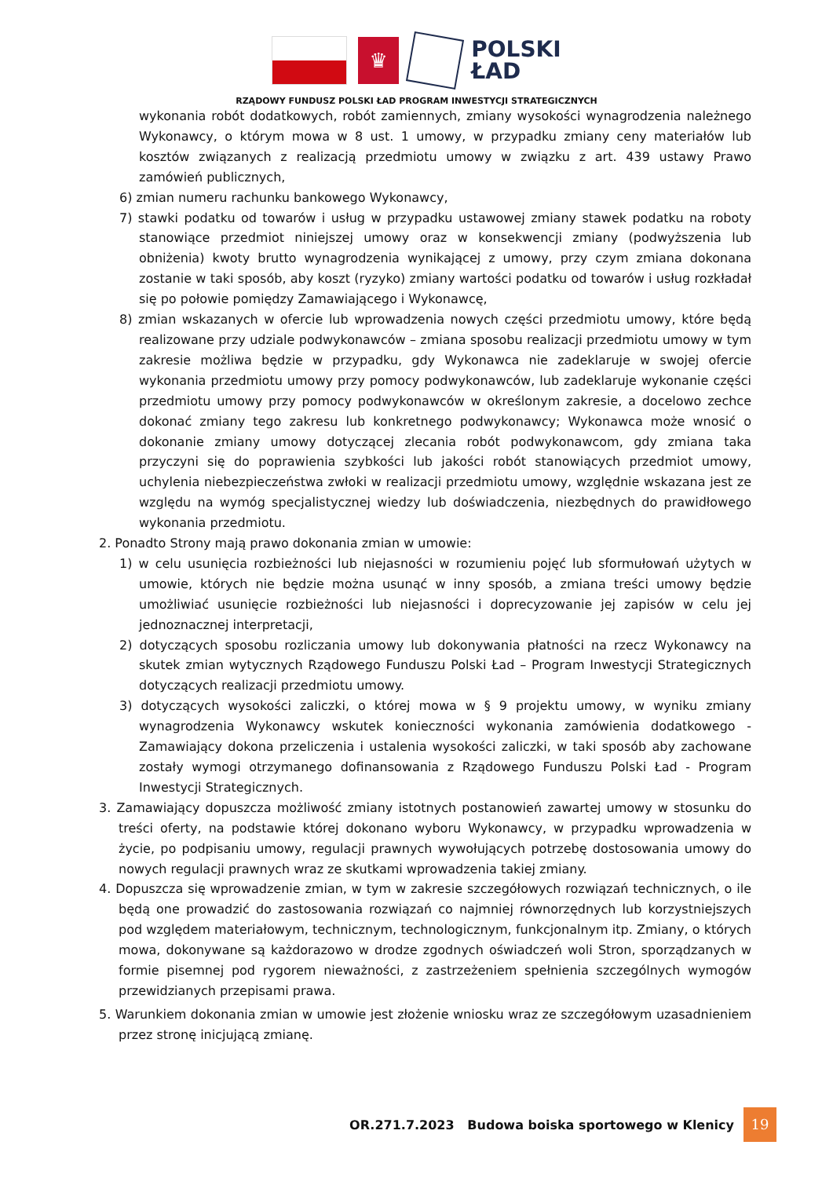♛
POLSKI
ŁAD
RZĄDOWY FUNDUSZ POLSKI ŁAD PROGRAM INWESTYCJI STRATEGICZNYCH
wykonania robót dodatkowych, robót zamiennych, zmiany wysokości wynagrodzenia należnego Wykonawcy, o którym mowa w 8 ust. 1 umowy, w przypadku zmiany ceny materiałów lub kosztów związanych z realizacją przedmiotu umowy w związku z art. 439 ustawy Prawo zamówień publicznych,
6) zmian numeru rachunku bankowego Wykonawcy,
7) stawki podatku od towarów i usług w przypadku ustawowej zmiany stawek podatku na roboty stanowiące przedmiot niniejszej umowy oraz w konsekwencji zmiany (podwyższenia lub obniżenia) kwoty brutto wynagrodzenia wynikającej z umowy, przy czym zmiana dokonana zostanie w taki sposób, aby koszt (ryzyko) zmiany wartości podatku od towarów i usług rozkładał się po połowie pomiędzy Zamawiającego i Wykonawcę,
8) zmian wskazanych w ofercie lub wprowadzenia nowych części przedmiotu umowy, które będą realizowane przy udziale podwykonawców – zmiana sposobu realizacji przedmiotu umowy w tym zakresie możliwa będzie w przypadku, gdy Wykonawca nie zadeklaruje w swojej ofercie wykonania przedmiotu umowy przy pomocy podwykonawców, lub zadeklaruje wykonanie części przedmiotu umowy przy pomocy podwykonawców w określonym zakresie, a docelowo zechce dokonać zmiany tego zakresu lub konkretnego podwykonawcy; Wykonawca może wnosić o dokonanie zmiany umowy dotyczącej zlecania robót podwykonawcom, gdy zmiana taka przyczyni się do poprawienia szybkości lub jakości robót stanowiących przedmiot umowy, uchylenia niebezpieczeństwa zwłoki w realizacji przedmiotu umowy, względnie wskazana jest ze względu na wymóg specjalistycznej wiedzy lub doświadczenia, niezbędnych do prawidłowego wykonania przedmiotu.
2. Ponadto Strony mają prawo dokonania zmian w umowie:
1) w celu usunięcia rozbieżności lub niejasności w rozumieniu pojęć lub sformułowań użytych w umowie, których nie będzie można usunąć w inny sposób, a zmiana treści umowy będzie umożliwiać usunięcie rozbieżności lub niejasności i doprecyzowanie jej zapisów w celu jej jednoznacznej interpretacji,
2) dotyczących sposobu rozliczania umowy lub dokonywania płatności na rzecz Wykonawcy na skutek zmian wytycznych Rządowego Funduszu Polski Ład – Program Inwestycji Strategicznych dotyczących realizacji przedmiotu umowy.
3) dotyczących wysokości zaliczki, o której mowa w § 9 projektu umowy, w wyniku zmiany wynagrodzenia Wykonawcy wskutek konieczności wykonania zamówienia dodatkowego - Zamawiający dokona przeliczenia i ustalenia wysokości zaliczki, w taki sposób aby zachowane zostały wymogi otrzymanego dofinansowania z Rządowego Funduszu Polski Ład - Program Inwestycji Strategicznych.
3. Zamawiający dopuszcza możliwość zmiany istotnych postanowień zawartej umowy w stosunku do treści oferty, na podstawie której dokonano wyboru Wykonawcy, w przypadku wprowadzenia w życie, po podpisaniu umowy, regulacji prawnych wywołujących potrzebę dostosowania umowy do nowych regulacji prawnych wraz ze skutkami wprowadzenia takiej zmiany.
4. Dopuszcza się wprowadzenie zmian, w tym w zakresie szczegółowych rozwiązań technicznych, o ile będą one prowadzić do zastosowania rozwiązań co najmniej równorzędnych lub korzystniejszych pod względem materiałowym, technicznym, technologicznym, funkcjonalnym itp. Zmiany, o których mowa, dokonywane są każdorazowo w drodze zgodnych oświadczeń woli Stron, sporządzanych w formie pisemnej pod rygorem nieważności, z zastrzeżeniem spełnienia szczególnych wymogów przewidzianych przepisami prawa.
5. Warunkiem dokonania zmian w umowie jest złożenie wniosku wraz ze szczegółowym uzasadnieniem przez stronę inicjującą zmianę.
OR.271.7.2023 Budowa boiska sportowego w Klenicy
19